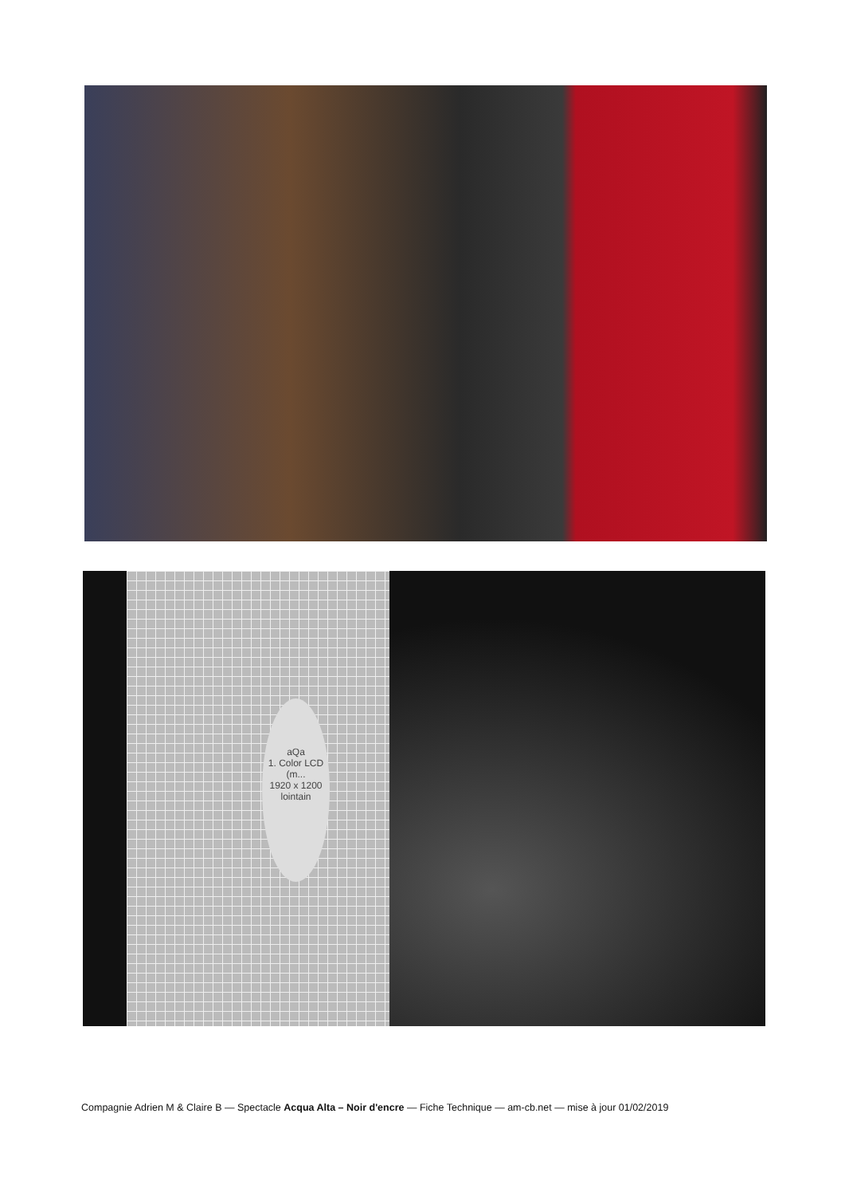aQa
1. Color LCD (m...
1920 x 1200
lointain
Compagnie Adrien M & Claire B — Spectacle Acqua Alta – Noir d'encre — Fiche Technique — am-cb.net — mise à jour 01/02/2019